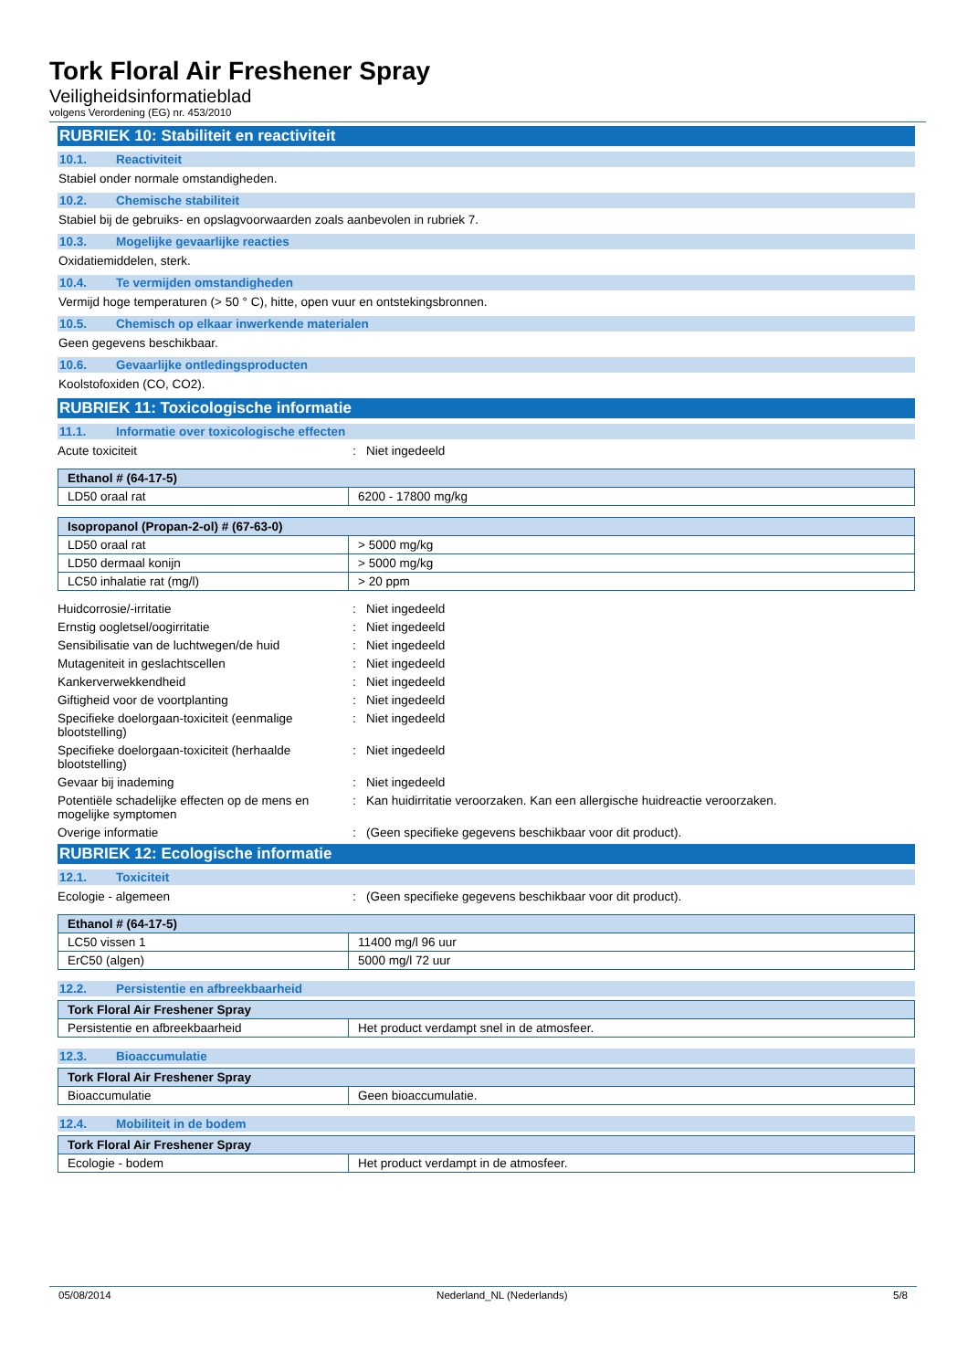Tork Floral Air Freshener Spray
Veiligheidsinformatieblad
volgens Verordening (EG) nr. 453/2010
RUBRIEK 10: Stabiliteit en reactiviteit
10.1. Reactiviteit
Stabiel onder normale omstandigheden.
10.2. Chemische stabiliteit
Stabiel bij de gebruiks- en opslagvoorwaarden zoals aanbevolen in rubriek 7.
10.3. Mogelijke gevaarlijke reacties
Oxidatiemiddelen, sterk.
10.4. Te vermijden omstandigheden
Vermijd hoge temperaturen (> 50 ° C), hitte, open vuur en ontstekingsbronnen.
10.5. Chemisch op elkaar inwerkende materialen
Geen gegevens beschikbaar.
10.6. Gevaarlijke ontledingsproducten
Koolstofoxiden (CO, CO2).
RUBRIEK 11: Toxicologische informatie
11.1. Informatie over toxicologische effecten
Acute toxiciteit : Niet ingedeeld
| Ethanol # (64-17-5) | |
| --- | --- |
| LD50 oraal rat | 6200 - 17800 mg/kg |
| Isopropanol (Propan-2-ol) # (67-63-0) | |
| --- | --- |
| LD50 oraal rat | > 5000 mg/kg |
| LD50 dermaal konijn | > 5000 mg/kg |
| LC50 inhalatie rat (mg/l) | > 20 ppm |
Huidcorrosie/-irritatie : Niet ingedeeld
Ernstig oogletsel/oogirritatie : Niet ingedeeld
Sensibilisatie van de luchtwegen/de huid
: Niet ingedeeld
Mutageniteit in geslachtscellen : Niet ingedeeld
Kankerverwekkendheid : Niet ingedeeld
Giftigheid voor de voortplanting : Niet ingedeeld
Specifieke doelorgaan-toxiciteit (eenmalige blootstelling)
: Niet ingedeeld
Specifieke doelorgaan-toxiciteit (herhaalde blootstelling)
: Niet ingedeeld
Gevaar bij inademing : Niet ingedeeld
Potentiële schadelijke effecten op de mens en mogelijke symptomen
: Kan huidirritatie veroorzaken. Kan een allergische huidreactie veroorzaken.
Overige informatie : (Geen specifieke gegevens beschikbaar voor dit product).
RUBRIEK 12: Ecologische informatie
12.1. Toxiciteit
Ecologie - algemeen : (Geen specifieke gegevens beschikbaar voor dit product).
| Ethanol # (64-17-5) | |
| --- | --- |
| LC50 vissen 1 | 11400 mg/l 96 uur |
| ErC50 (algen) | 5000 mg/l 72 uur |
12.2. Persistentie en afbreekbaarheid
| Tork Floral Air Freshener Spray | |
| --- | --- |
| Persistentie en afbreekbaarheid | Het product verdampt snel in de atmosfeer. |
12.3. Bioaccumulatie
| Tork Floral Air Freshener Spray | |
| --- | --- |
| Bioaccumulatie | Geen bioaccumulatie. |
12.4. Mobiliteit in de bodem
| Tork Floral Air Freshener Spray | |
| --- | --- |
| Ecologie - bodem | Het product verdampt in de atmosfeer. |
05/08/2014 Nederland_NL (Nederlands) 5/8